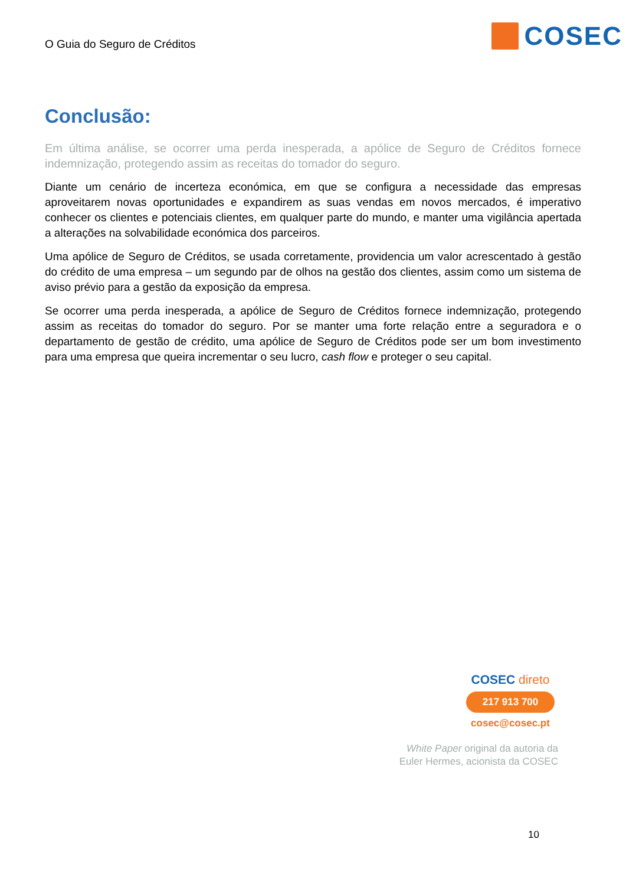O Guia do Seguro de Créditos
COSEC
Conclusão:
Em última análise, se ocorrer uma perda inesperada, a apólice de Seguro de Créditos fornece indemnização, protegendo assim as receitas do tomador do seguro.
Diante um cenário de incerteza económica, em que se configura a necessidade das empresas aproveitarem novas oportunidades e expandirem as suas vendas em novos mercados, é imperativo conhecer os clientes e potenciais clientes, em qualquer parte do mundo, e manter uma vigilância apertada a alterações na solvabilidade económica dos parceiros.
Uma apólice de Seguro de Créditos, se usada corretamente, providencia um valor acrescentado à gestão do crédito de uma empresa – um segundo par de olhos na gestão dos clientes, assim como um sistema de aviso prévio para a gestão da exposição da empresa.
Se ocorrer uma perda inesperada, a apólice de Seguro de Créditos fornece indemnização, protegendo assim as receitas do tomador do seguro. Por se manter uma forte relação entre a seguradora e o departamento de gestão de crédito, uma apólice de Seguro de Créditos pode ser um bom investimento para uma empresa que queira incrementar o seu lucro, cash flow e proteger o seu capital.
COSEC direto
217 913 700
cosec@cosec.pt
White Paper original da autoria da
Euler Hermes, acionista da COSEC
10